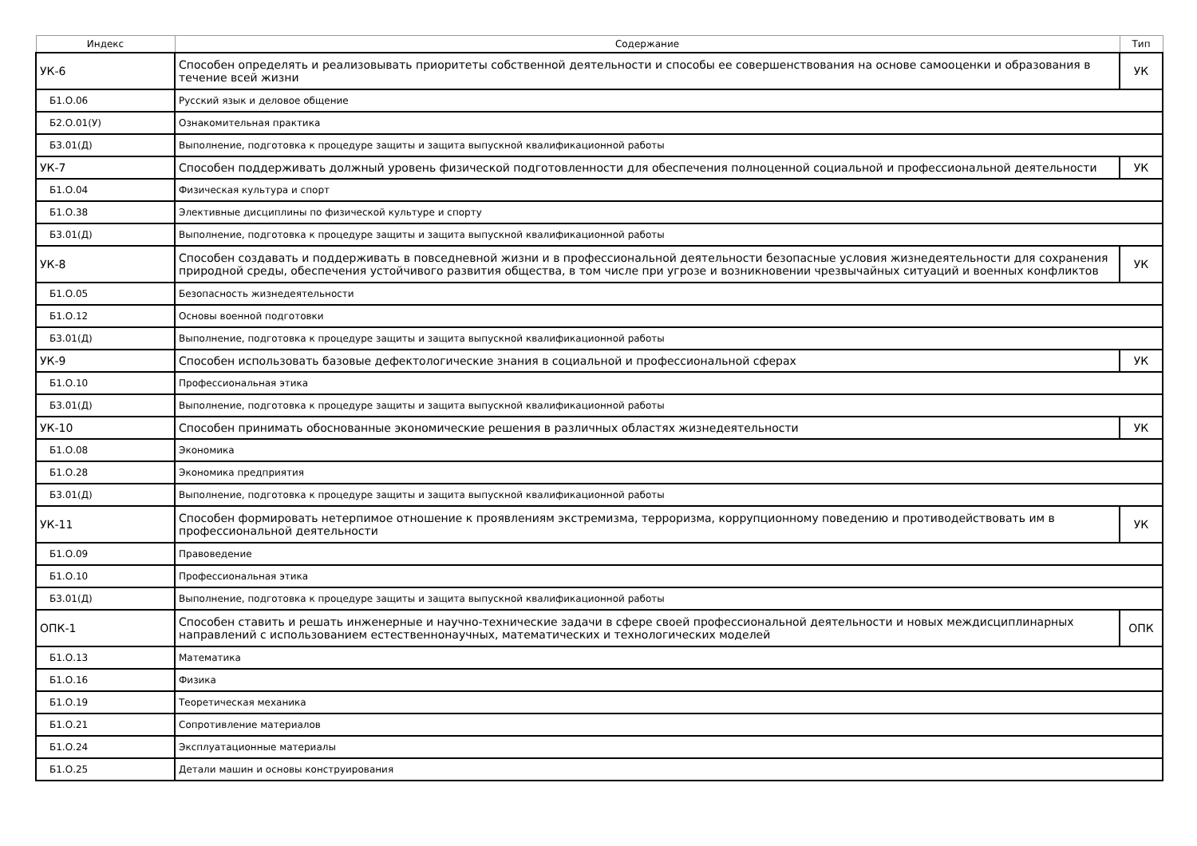| Индекс | Содержание | Тип |
| --- | --- | --- |
| УК-6 | Способен определять и реализовывать приоритеты собственной деятельности и способы ее совершенствования на основе самооценки и образования в течение всей жизни | УК |
| Б1.О.06 | Русский язык и деловое общение | |
| Б2.О.01(У) | Ознакомительная практика | |
| Б3.01(Д) | Выполнение, подготовка к процедуре защиты и защита выпускной квалификационной работы | |
| УК-7 | Способен поддерживать должный уровень физической подготовленности для обеспечения полноценной социальной и профессиональной деятельности | УК |
| Б1.О.04 | Физическая культура и спорт | |
| Б1.О.38 | Элективные дисциплины по физической культуре и спорту | |
| Б3.01(Д) | Выполнение, подготовка к процедуре защиты и защита выпускной квалификационной работы | |
| УК-8 | Способен создавать и поддерживать в повседневной жизни и в профессиональной деятельности безопасные условия жизнедеятельности для сохранения природной среды, обеспечения устойчивого развития общества, в том числе при угрозе и возникновении чрезвычайных ситуаций и военных конфликтов | УК |
| Б1.О.05 | Безопасность жизнедеятельности | |
| Б1.О.12 | Основы военной подготовки | |
| Б3.01(Д) | Выполнение, подготовка к процедуре защиты и защита выпускной квалификационной работы | |
| УК-9 | Способен использовать базовые дефектологические знания в социальной и профессиональной сферах | УК |
| Б1.О.10 | Профессиональная этика | |
| Б3.01(Д) | Выполнение, подготовка к процедуре защиты и защита выпускной квалификационной работы | |
| УК-10 | Способен принимать обоснованные экономические решения в различных областях жизнедеятельности | УК |
| Б1.О.08 | Экономика | |
| Б1.О.28 | Экономика предприятия | |
| Б3.01(Д) | Выполнение, подготовка к процедуре защиты и защита выпускной квалификационной работы | |
| УК-11 | Способен формировать нетерпимое отношение к проявлениям экстремизма, терроризма, коррупционному поведению и противодействовать им в профессиональной деятельности | УК |
| Б1.О.09 | Правоведение | |
| Б1.О.10 | Профессиональная этика | |
| Б3.01(Д) | Выполнение, подготовка к процедуре защиты и защита выпускной квалификационной работы | |
| ОПК-1 | Способен ставить и решать инженерные и научно-технические задачи в сфере своей профессиональной деятельности и новых междисциплинарных направлений с использованием естественнонаучных, математических и технологических моделей | ОПК |
| Б1.О.13 | Математика | |
| Б1.О.16 | Физика | |
| Б1.О.19 | Теоретическая механика | |
| Б1.О.21 | Сопротивление материалов | |
| Б1.О.24 | Эксплуатационные материалы | |
| Б1.О.25 | Детали машин и основы конструирования | |